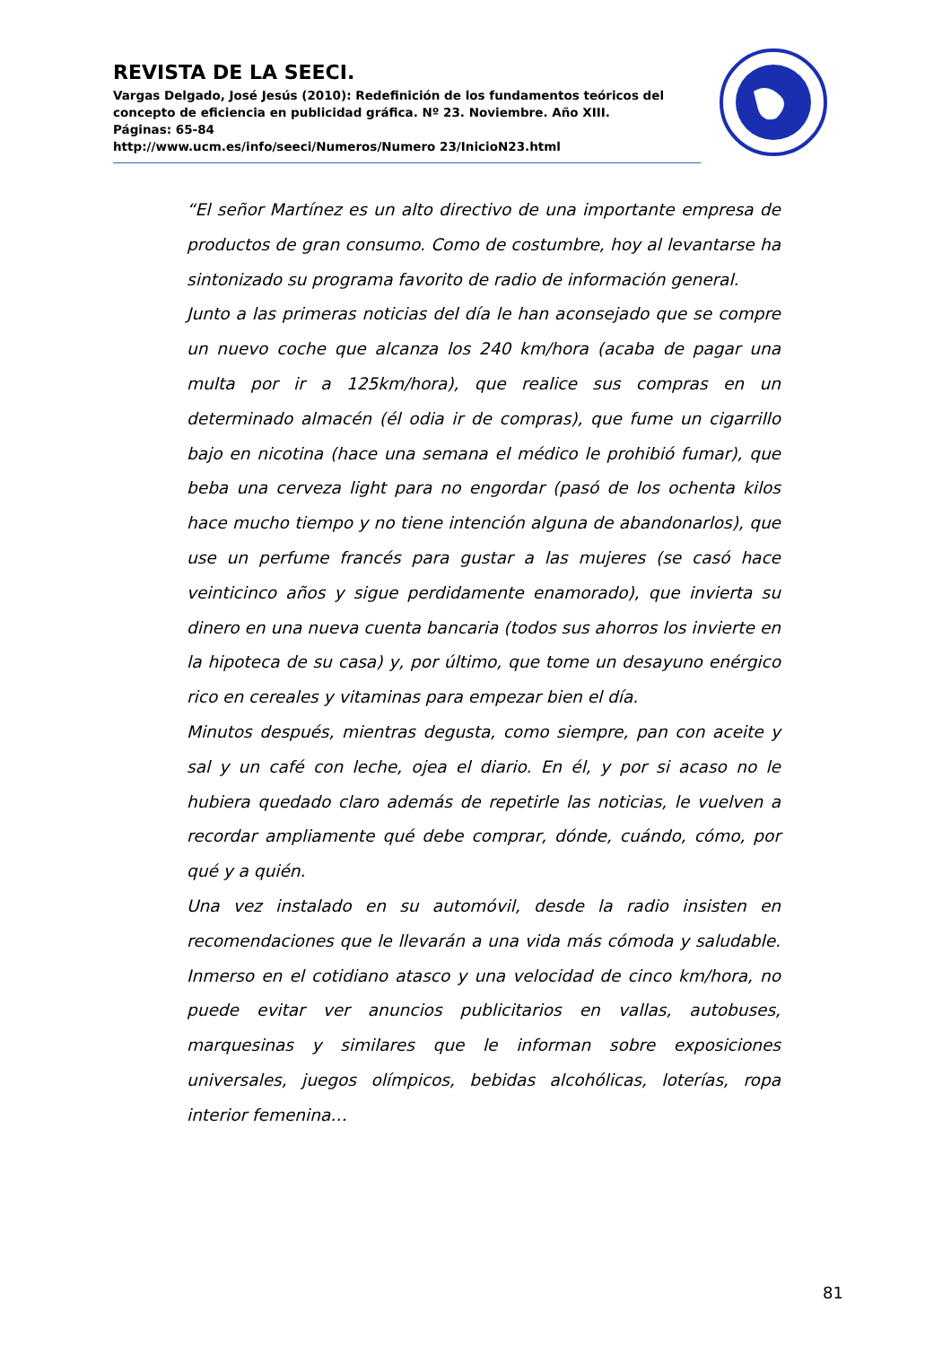REVISTA DE LA SEECI.
Vargas Delgado, José Jesús (2010): Redefinición de los fundamentos teóricos del concepto de eficiencia en publicidad gráfica. Nº 23. Noviembre. Año XIII.
Páginas: 65-84
http://www.ucm.es/info/seeci/Numeros/Numero 23/InicioN23.html
“El señor Martínez es un alto directivo de una importante empresa de productos de gran consumo. Como de costumbre, hoy al levantarse ha sintonizado su programa favorito de radio de información general.
Junto a las primeras noticias del día le han aconsejado que se compre un nuevo coche que alcanza los 240 km/hora (acaba de pagar una multa por ir a 125km/hora), que realice sus compras en un determinado almacén (él odia ir de compras), que fume un cigarrillo bajo en nicotina (hace una semana el médico le prohibió fumar), que beba una cerveza light para no engordar (pasó de los ochenta kilos hace mucho tiempo y no tiene intención alguna de abandonarlos), que use un perfume francés para gustar a las mujeres (se casó hace veinticinco años y sigue perdidamente enamorado), que invierta su dinero en una nueva cuenta bancaria (todos sus ahorros los invierte en la hipoteca de su casa) y, por último, que tome un desayuno enérgico rico en cereales y vitaminas para empezar bien el día.
Minutos después, mientras degusta, como siempre, pan con aceite y sal y un café con leche, ojea el diario. En él, y por si acaso no le hubiera quedado claro además de repetirle las noticias, le vuelven a recordar ampliamente qué debe comprar, dónde, cuándo, cómo, por qué y a quién.
Una vez instalado en su automóvil, desde la radio insisten en recomendaciones que le llevarán a una vida más cómoda y saludable. Inmerso en el cotidiano atasco y una velocidad de cinco km/hora, no puede evitar ver anuncios publicitarios en vallas, autobuses, marquesinas y similares que le informan sobre exposiciones universales, juegos olímpicos, bebidas alcohólicas, loterías, ropa interior femenina…
81